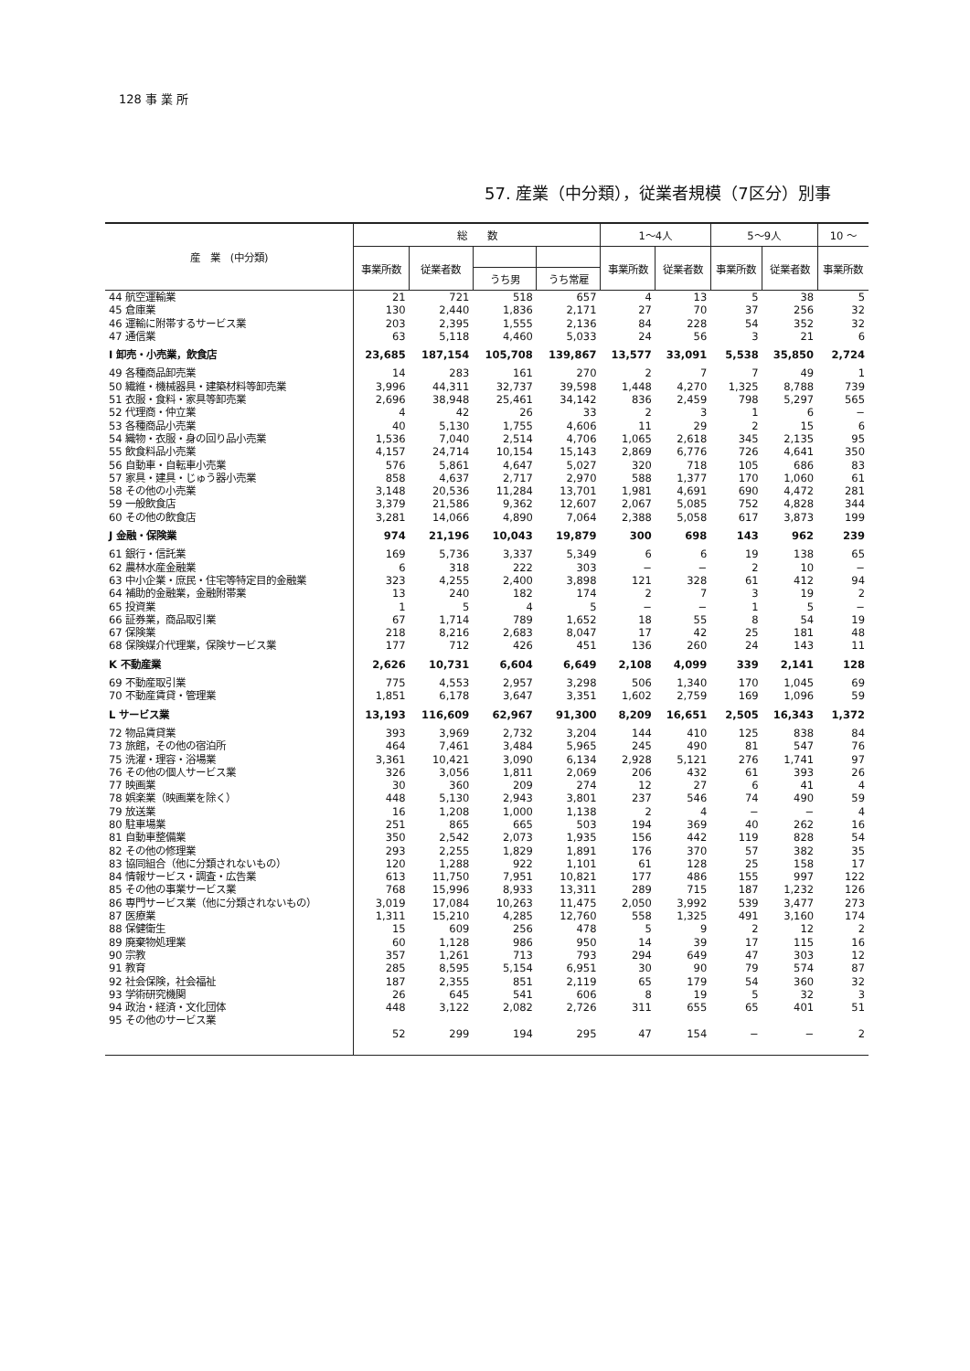128 事 業 所
57. 産業（中分類），従業者規模（7区分）別事
| 産 業 (中分類) | 総 数 | | | | 1～4人 | | 5～9人 | | 10 ～ |
| --- | --- | --- | --- | --- | --- | --- | --- | --- | --- |
| | 事業所数 | 従業者数 | | | 事業所数 | 従業者数 | 事業所数 | 従業者数 | 事業所数 |
| | | | うち男 | うち常雇 | | | | | |
| 44 航空運輸業 | 21 | 721 | 518 | 657 | 4 | 13 | 5 | 38 | 5 |
| 45 倉庫業 | 130 | 2,440 | 1,836 | 2,171 | 27 | 70 | 37 | 256 | 32 |
| 46 運輸に附帯するサービス業 | 203 | 2,395 | 1,555 | 2,136 | 84 | 228 | 54 | 352 | 32 |
| 47 通信業 | 63 | 5,118 | 4,460 | 5,033 | 24 | 56 | 3 | 21 | 6 |
| I 卸売・小売業，飲食店 | 23,685 | 187,154 | 105,708 | 139,867 | 13,577 | 33,091 | 5,538 | 35,850 | 2,724 |
| 49 各種商品卸売業 | 14 | 283 | 161 | 270 | 2 | 7 | 7 | 49 | 1 |
| 50 繊維・機械器具・建築材料等卸売業 | 3,996 | 44,311 | 32,737 | 39,598 | 1,448 | 4,270 | 1,325 | 8,788 | 739 |
| 51 衣服・食料・家具等卸売業 | 2,696 | 38,948 | 25,461 | 34,142 | 836 | 2,459 | 798 | 5,297 | 565 |
| 52 代理商・仲立業 | 4 | 42 | 26 | 33 | 2 | 3 | 1 | 6 | − |
| 53 各種商品小売業 | 40 | 5,130 | 1,755 | 4,606 | 11 | 29 | 2 | 15 | 6 |
| 54 織物・衣服・身の回り品小売業 | 1,536 | 7,040 | 2,514 | 4,706 | 1,065 | 2,618 | 345 | 2,135 | 95 |
| 55 飲食料品小売業 | 4,157 | 24,714 | 10,154 | 15,143 | 2,869 | 6,776 | 726 | 4,641 | 350 |
| 56 自動車・自転車小売業 | 576 | 5,861 | 4,647 | 5,027 | 320 | 718 | 105 | 686 | 83 |
| 57 家具・建具・じゅう器小売業 | 858 | 4,637 | 2,717 | 2,970 | 588 | 1,377 | 170 | 1,060 | 61 |
| 58 その他の小売業 | 3,148 | 20,536 | 11,284 | 13,701 | 1,981 | 4,691 | 690 | 4,472 | 281 |
| 59 一般飲食店 | 3,379 | 21,586 | 9,362 | 12,607 | 2,067 | 5,085 | 752 | 4,828 | 344 |
| 60 その他の飲食店 | 3,281 | 14,066 | 4,890 | 7,064 | 2,388 | 5,058 | 617 | 3,873 | 199 |
| J 金融・保険業 | 974 | 21,196 | 10,043 | 19,879 | 300 | 698 | 143 | 962 | 239 |
| 61 銀行・信託業 | 169 | 5,736 | 3,337 | 5,349 | 6 | 6 | 19 | 138 | 65 |
| 62 農林水産金融業 | 6 | 318 | 222 | 303 | − | − | 2 | 10 | − |
| 63 中小企業・庶民・住宅等特定目的金融業 | 323 | 4,255 | 2,400 | 3,898 | 121 | 328 | 61 | 412 | 94 |
| 64 補助的金融業，金融附帯業 | 13 | 240 | 182 | 174 | 2 | 7 | 3 | 19 | 2 |
| 65 投資業 | 1 | 5 | 4 | 5 | − | − | 1 | 5 | − |
| 66 証券業，商品取引業 | 67 | 1,714 | 789 | 1,652 | 18 | 55 | 8 | 54 | 19 |
| 67 保険業 | 218 | 8,216 | 2,683 | 8,047 | 17 | 42 | 25 | 181 | 48 |
| 68 保険媒介代理業，保険サービス業 | 177 | 712 | 426 | 451 | 136 | 260 | 24 | 143 | 11 |
| K 不動産業 | 2,626 | 10,731 | 6,604 | 6,649 | 2,108 | 4,099 | 339 | 2,141 | 128 |
| 69 不動産取引業 | 775 | 4,553 | 2,957 | 3,298 | 506 | 1,340 | 170 | 1,045 | 69 |
| 70 不動産賃貸・管理業 | 1,851 | 6,178 | 3,647 | 3,351 | 1,602 | 2,759 | 169 | 1,096 | 59 |
| L サービス業 | 13,193 | 116,609 | 62,967 | 91,300 | 8,209 | 16,651 | 2,505 | 16,343 | 1,372 |
| 72 物品賃貸業 | 393 | 3,969 | 2,732 | 3,204 | 144 | 410 | 125 | 838 | 84 |
| 73 旅館，その他の宿泊所 | 464 | 7,461 | 3,484 | 5,965 | 245 | 490 | 81 | 547 | 76 |
| 75 洗濯・理容・浴場業 | 3,361 | 10,421 | 3,090 | 6,134 | 2,928 | 5,121 | 276 | 1,741 | 97 |
| 76 その他の個人サービス業 | 326 | 3,056 | 1,811 | 2,069 | 206 | 432 | 61 | 393 | 26 |
| 77 映画業 | 30 | 360 | 209 | 274 | 12 | 27 | 6 | 41 | 4 |
| 78 娯楽業（映画業を除く） | 448 | 5,130 | 2,943 | 3,801 | 237 | 546 | 74 | 490 | 59 |
| 79 放送業 | 16 | 1,208 | 1,000 | 1,138 | 2 | 4 | − | − | 4 |
| 80 駐車場業 | 251 | 865 | 665 | 503 | 194 | 369 | 40 | 262 | 16 |
| 81 自動車整備業 | 350 | 2,542 | 2,073 | 1,935 | 156 | 442 | 119 | 828 | 54 |
| 82 その他の修理業 | 293 | 2,255 | 1,829 | 1,891 | 176 | 370 | 57 | 382 | 35 |
| 83 協同組合（他に分類されないもの） | 120 | 1,288 | 922 | 1,101 | 61 | 128 | 25 | 158 | 17 |
| 84 情報サービス・調査・広告業 | 613 | 11,750 | 7,951 | 10,821 | 177 | 486 | 155 | 997 | 122 |
| 85 その他の事業サービス業 | 768 | 15,996 | 8,933 | 13,311 | 289 | 715 | 187 | 1,232 | 126 |
| 86 専門サービス業（他に分類されないもの） | 3,019 | 17,084 | 10,263 | 11,475 | 2,050 | 3,992 | 539 | 3,477 | 273 |
| 87 医療業 | 1,311 | 15,210 | 4,285 | 12,760 | 558 | 1,325 | 491 | 3,160 | 174 |
| 88 保健衛生 | 15 | 609 | 256 | 478 | 5 | 9 | 2 | 12 | 2 |
| 89 廃棄物処理業 | 60 | 1,128 | 986 | 950 | 14 | 39 | 17 | 115 | 16 |
| 90 宗教 | 357 | 1,261 | 713 | 793 | 294 | 649 | 47 | 303 | 12 |
| 91 教育 | 285 | 8,595 | 5,154 | 6,951 | 30 | 90 | 79 | 574 | 87 |
| 92 社会保険，社会福祉 | 187 | 2,355 | 851 | 2,119 | 65 | 179 | 54 | 360 | 32 |
| 93 学術研究機関 | 26 | 645 | 541 | 606 | 8 | 19 | 5 | 32 | 3 |
| 94 政治・経済・文化団体 | 448 | 3,122 | 2,082 | 2,726 | 311 | 655 | 65 | 401 | 51 |
| 95 その他のサービス業 | 52 | 299 | 194 | 295 | 47 | 154 | − | − | 2 |